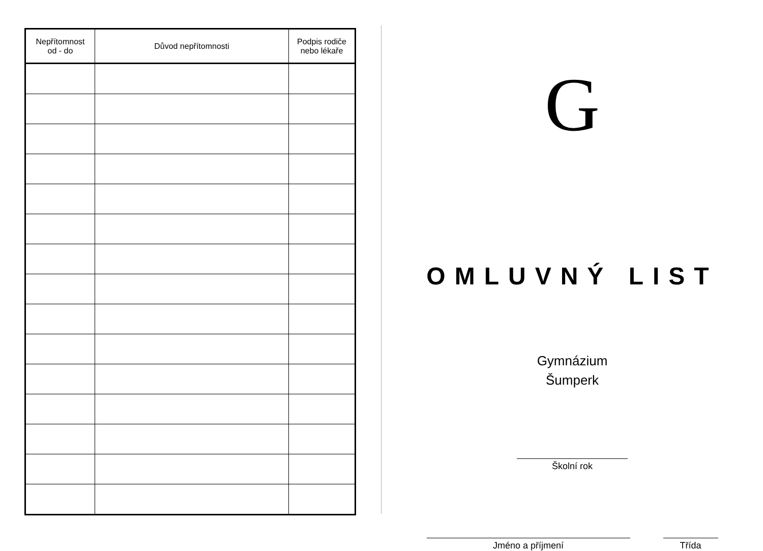| Nepřítomnost od - do | Důvod nepřítomnosti | Podpis rodiče nebo lékaře |
| --- | --- | --- |
G
OMLUVNÝ LIST
Gymnázium
Šumperk
Školní rok
Jméno a příjmení Třída